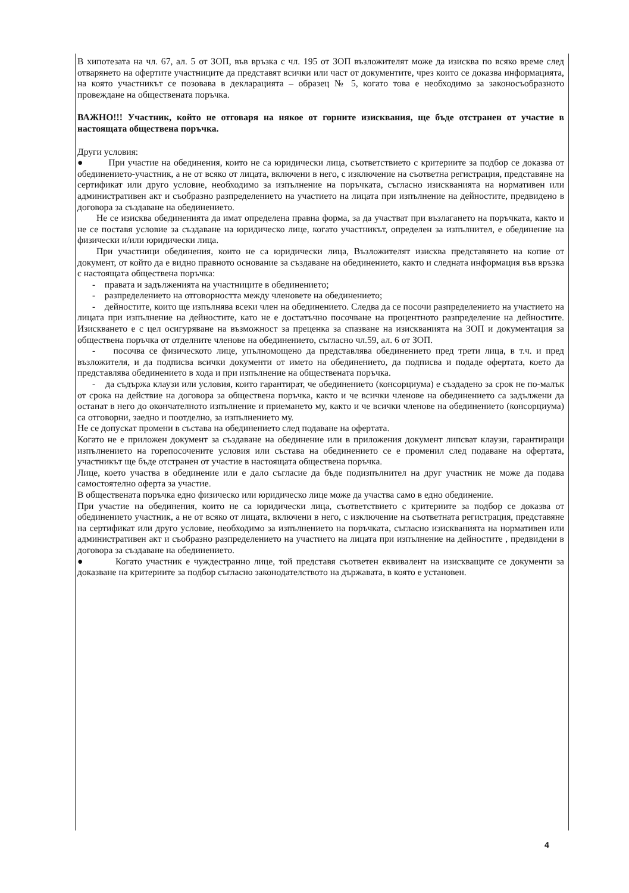В хипотезата на чл. 67, ал. 5 от ЗОП, във връзка с чл. 195 от ЗОП възложителят може да изисква по всяко време след отварянето на офертите участниците да представят всички или част от документите, чрез които се доказва информацията, на която участникът се позовава в декларацията – образец № 5, когато това е необходимо за законосъобразното провеждане на обществената поръчка.
ВАЖНО!!! Участник, който не отговаря на някое от горните изисквания, ще бъде отстранен от участие в настоящата обществена поръчка.
Други условия:
● При участие на обединения, които не са юридически лица, съответствието с критериите за подбор се доказва от обединението-участник, а не от всяко от лицата, включени в него, с изключение на съответна регистрация, представяне на сертификат или друго условие, необходимо за изпълнение на поръчката, съгласно изискванията на нормативен или административен акт и съобразно разпределението на участието на лицата при изпълнение на дейностите, предвидено в договора за създаване на обединението.
Не се изисква обединенията да имат определена правна форма, за да участват при възлагането на поръчката, както и не се поставя условие за създаване на юридическо лице, когато участникът, определен за изпълнител, е обединение на физически и/или юридически лица.
При участници обединения, които не са юридически лица, Възложителят изисква представянето на копие от документ, от който да е видно правното основание за създаване на обединението, както и следната информация във връзка с настоящата обществена поръчка:
- правата и задълженията на участниците в обединението;
- разпределението на отговорността между членовете на обединението;
- дейностите, които ще изпълнява всеки член на обединението. Следва да се посочи разпределението на участието на лицата при изпълнение на дейностите, като не е достатъчно посочване на процентното разпределение на дейностите. Изискването е с цел осигуряване на възможност за преценка за спазване на изискванията на ЗОП и документация за обществена поръчка от отделните членове на обединението, съгласно чл.59, ал. 6 от ЗОП.
- посочва се физическото лице, упълномощено да представлява обединението пред трети лица, в т.ч. и пред възложителя, и да подписва всички документи от името на обединението, да подписва и подаде офертата, което да представлява обединението в хода и при изпълнение на обществената поръчка.
- да съдържа клаузи или условия, които гарантират, че обединението (консорциума) е създадено за срок не по-малък от срока на действие на договора за обществена поръчка, както и че всички членове на обединението са задължени да останат в него до окончателното изпълнение и приемането му, както и че всички членове на обединението (консорциума) са отговорни, заедно и поотделно, за изпълнението му.
Не се допускат промени в състава на обединението след подаване на офертата.
Когато не е приложен документ за създаване на обединение или в приложения документ липсват клаузи, гарантиращи изпълнението на горепосочените условия или състава на обединението се е променил след подаване на офертата, участникът ще бъде отстранен от участие в настоящата обществена поръчка.
Лице, което участва в обединение или е дало съгласие да бъде подизпълнител на друг участник не може да подава самостоятелно оферта за участие.
В обществената поръчка едно физическо или юридическо лице може да участва само в едно обединение.
При участие на обединения, които не са юридически лица, съответствието с критериите за подбор се доказва от обединението участник, а не от всяко от лицата, включени в него, с изключение на съответната регистрация, представяне на сертификат или друго условие, необходимо за изпълнението на поръчката, съгласно изискванията на нормативен или административен акт и съобразно разпределението на участието на лицата при изпълнение на дейностите , предвидени в договора за създаване на обединението.
● Когато участник е чуждестранно лице, той представя съответен еквивалент на изискващите се документи за доказване на критериите за подбор съгласно законодателството на държавата, в която е установен.
4